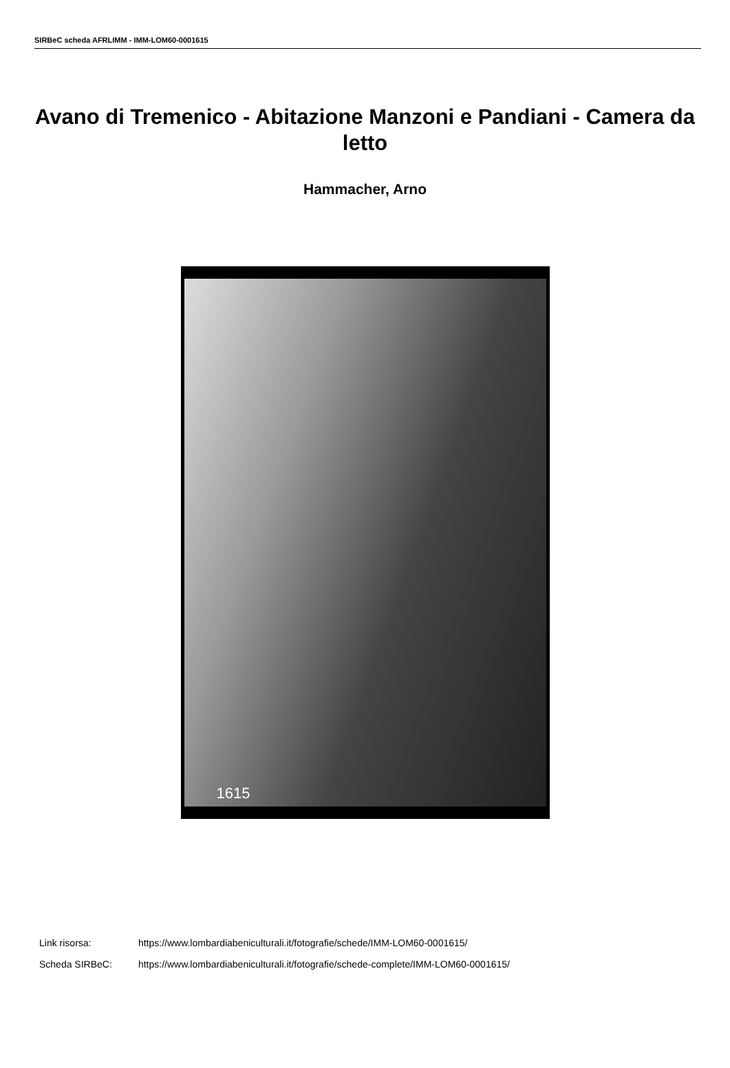SIRBeC scheda AFRLIMM - IMM-LOM60-0001615
Avano di Tremenico - Abitazione Manzoni e Pandiani - Camera da letto
Hammacher, Arno
1615
Link risorsa: https://www.lombardiabeniculturali.it/fotografie/schede/IMM-LOM60-0001615/
Scheda SIRBeC: https://www.lombardiabeniculturali.it/fotografie/schede-complete/IMM-LOM60-0001615/